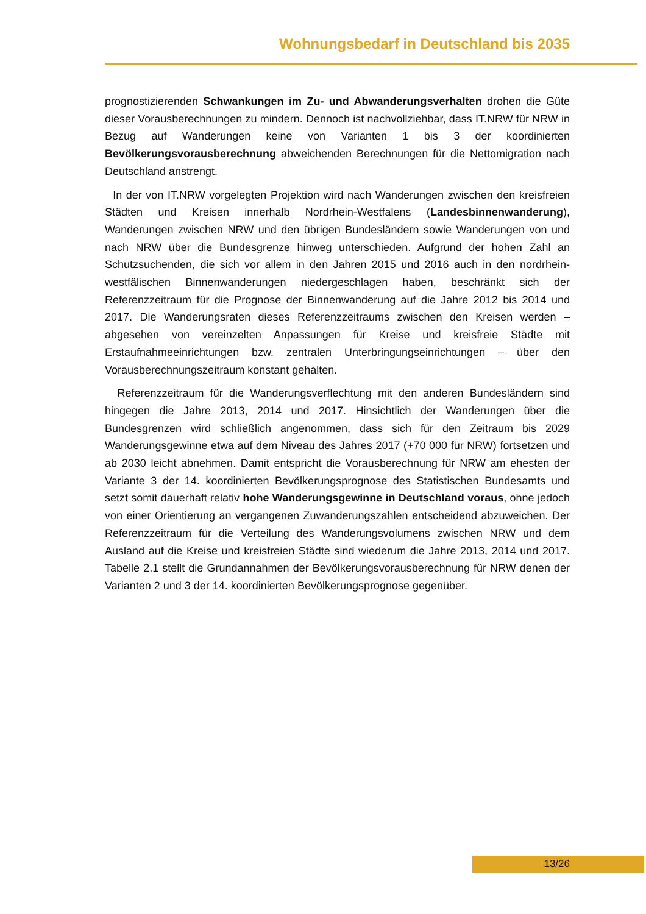Wohnungsbedarf in Deutschland bis 2035
prognostizierenden Schwankungen im Zu- und Abwanderungsverhalten drohen die Güte dieser Vorausberechnungen zu mindern. Dennoch ist nachvollziehbar, dass IT.NRW für NRW in Bezug auf Wanderungen keine von Varianten 1 bis 3 der koordinierten Bevölkerungsvorausberechnung abweichenden Berechnungen für die Nettomigration nach Deutschland anstrengt.
In der von IT.NRW vorgelegten Projektion wird nach Wanderungen zwischen den kreisfreien Städten und Kreisen innerhalb Nordrhein-Westfalens (Landesbinnenwanderung), Wanderungen zwischen NRW und den übrigen Bundesländern sowie Wanderungen von und nach NRW über die Bundesgrenze hinweg unterschieden. Aufgrund der hohen Zahl an Schutzsuchenden, die sich vor allem in den Jahren 2015 und 2016 auch in den nordrhein-westfälischen Binnenwanderungen niedergeschlagen haben, beschränkt sich der Referenzzeitraum für die Prognose der Binnenwanderung auf die Jahre 2012 bis 2014 und 2017. Die Wanderungsraten dieses Referenzzeitraums zwischen den Kreisen werden – abgesehen von vereinzelten Anpassungen für Kreise und kreisfreie Städte mit Erstaufnahmeeinrichtungen bzw. zentralen Unterbringungseinrichtungen – über den Vorausberechnungszeitraum konstant gehalten.
Referenzzeitraum für die Wanderungsverflechtung mit den anderen Bundesländern sind hingegen die Jahre 2013, 2014 und 2017. Hinsichtlich der Wanderungen über die Bundesgrenzen wird schließlich angenommen, dass sich für den Zeitraum bis 2029 Wanderungsgewinne etwa auf dem Niveau des Jahres 2017 (+70 000 für NRW) fortsetzen und ab 2030 leicht abnehmen. Damit entspricht die Vorausberechnung für NRW am ehesten der Variante 3 der 14. koordinierten Bevölkerungsprognose des Statistischen Bundesamts und setzt somit dauerhaft relativ hohe Wanderungsgewinne in Deutschland voraus, ohne jedoch von einer Orientierung an vergangenen Zuwanderungszahlen entscheidend abzuweichen. Der Referenzzeitraum für die Verteilung des Wanderungsvolumens zwischen NRW und dem Ausland auf die Kreise und kreisfreien Städte sind wiederum die Jahre 2013, 2014 und 2017. Tabelle 2.1 stellt die Grundannahmen der Bevölkerungsvorausberechnung für NRW denen der Varianten 2 und 3 der 14. koordinierten Bevölkerungsprognose gegenüber.
13/26